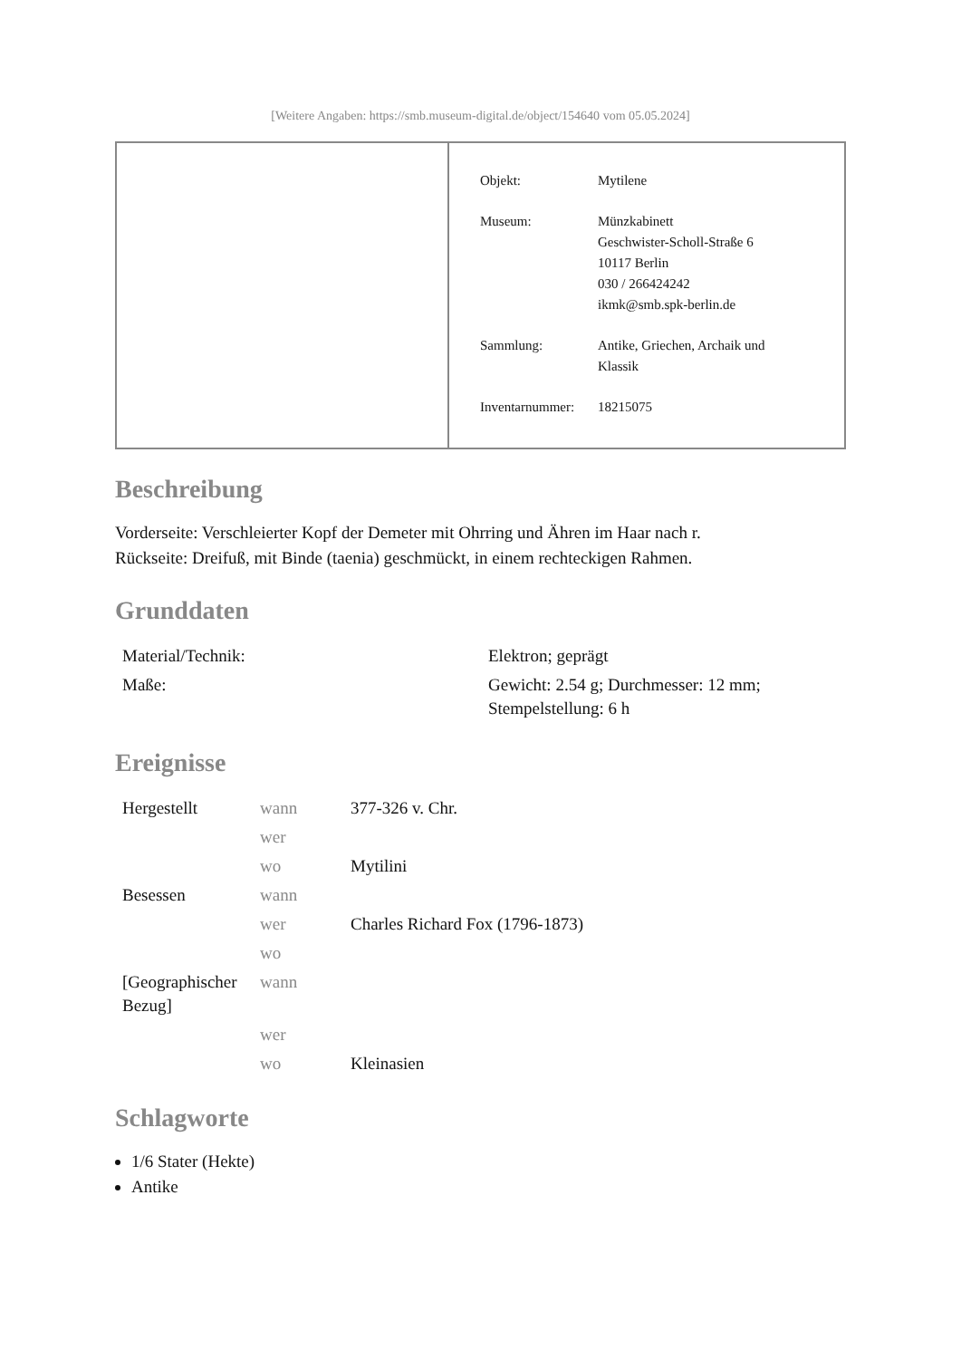[Weitere Angaben: https://smb.museum-digital.de/object/154640 vom 05.05.2024]
| Objekt: | Mytilene |
| Museum: | Münzkabinett Geschwister-Scholl-Straße 6 10117 Berlin 030 / 266424242 ikmk@smb.spk-berlin.de |
| Sammlung: | Antike, Griechen, Archaik und Klassik |
| Inventarnummer: | 18215075 |
Beschreibung
Vorderseite: Verschleierter Kopf der Demeter mit Ohrring und Ähren im Haar nach r.
Rückseite: Dreifuß, mit Binde (taenia) geschmückt, in einem rechteckigen Rahmen.
Grunddaten
| Material/Technik: | Elektron; geprägt |
| Maße: | Gewicht: 2.54 g; Durchmesser: 12 mm; Stempelstellung: 6 h |
Ereignisse
| Hergestellt | wann | 377-326 v. Chr. |
| | wer | |
| | wo | Mytilini |
| Besessen | wann | |
| | wer | Charles Richard Fox (1796-1873) |
| | wo | |
| [Geographischer Bezug] | wann | |
| | wer | |
| | wo | Kleinasien |
Schlagworte
1/6 Stater (Hekte)
Antike